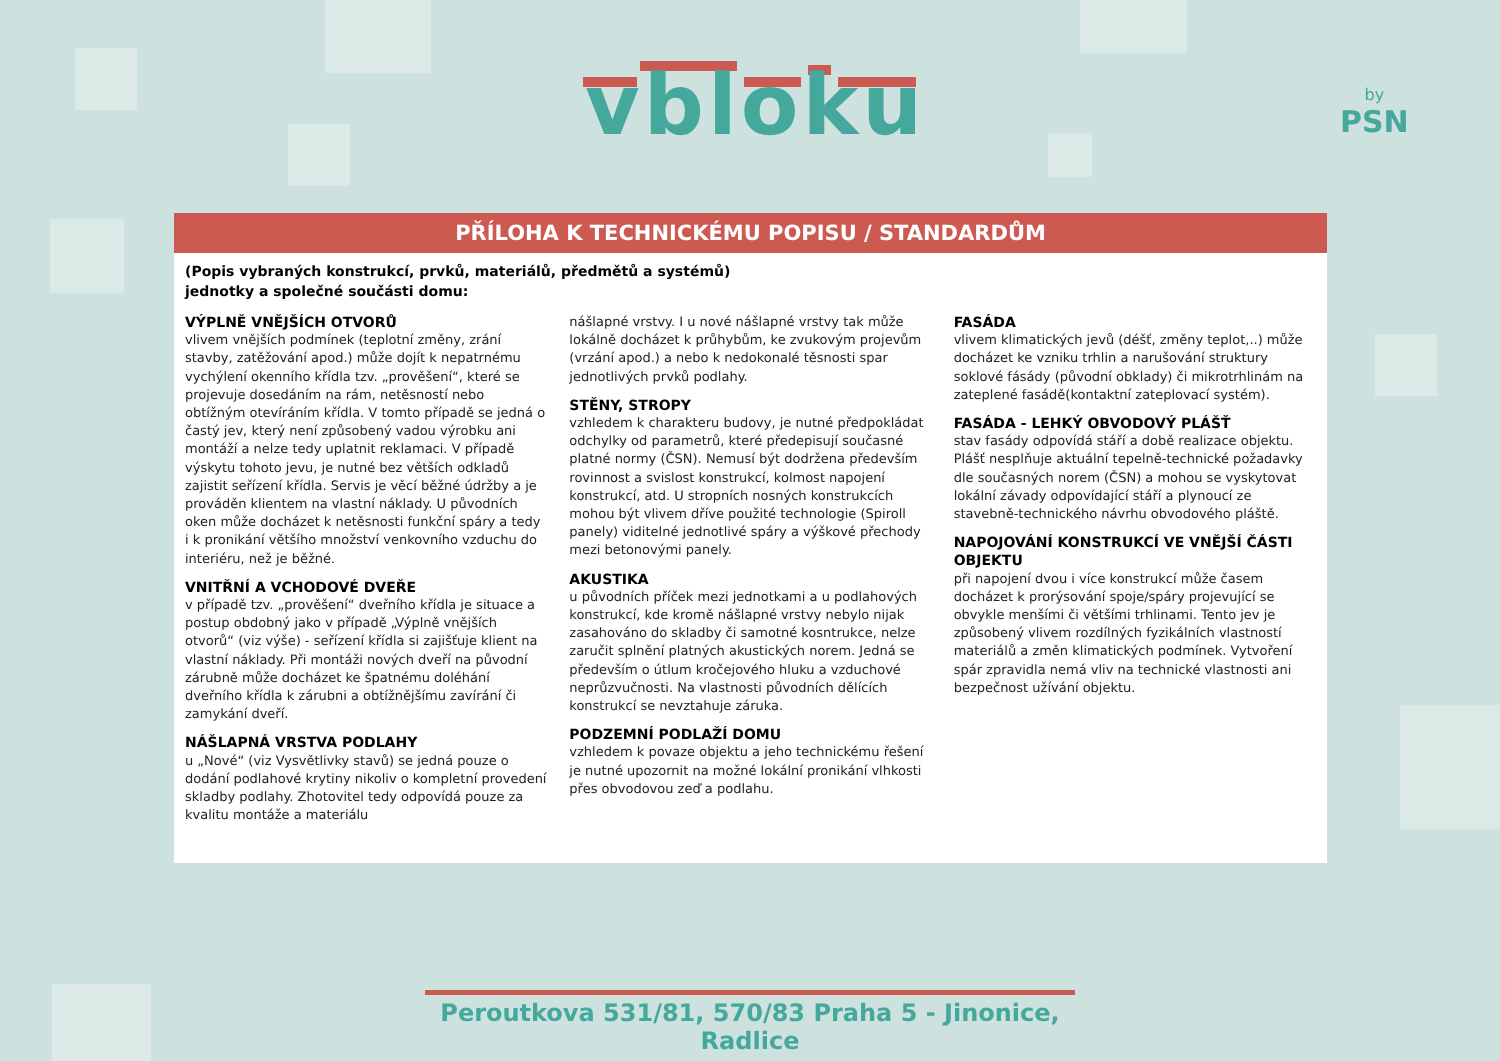vbloku by
PSN
PŘÍLOHA K TECHNICKÉMU POPISU / STANDARDŮM
(Popis vybraných konstrukcí, prvků, materiálů, předmětů a systémů)
jednotky a společné součásti domu:
VÝPLNĚ VNĚJŠÍCH OTVORŮ
vlivem vnějších podmínek (teplotní změny, zrání stavby, zatěžování apod.) může dojít k nepatrnému vychýlení okenního křídla tzv. „prověšení“, které se projevuje dosedáním na rám, netěsností nebo obtížným otevíráním křídla. V tomto případě se jedná o častý jev, který není způsobený vadou výrobku ani montáží a nelze tedy uplatnit reklamaci. V případě výskytu tohoto jevu, je nutné bez větších odkladů zajistit seřízení křídla. Servis je věcí běžné údržby a je prováděn klientem na vlastní náklady. U původních oken může docházet k netěsnosti funkční spáry a tedy i k pronikání většího množství venkovního vzduchu do interiéru, než je běžné.
VNITŘNÍ A VCHODOVÉ DVEŘE
v případě tzv. „prověšení“ dveřního křídla je situace a postup obdobný jako v případě „Výplně vnějších otvorů“ (viz výše) - seřízení křídla si zajišťuje klient na vlastní náklady. Při montáži nových dveří na původní zárubně může docházet ke špatnému doléhání dveřního křídla k zárubni a obtížnějšímu zavírání či zamykání dveří.
NÁŠLAPNÁ VRSTVA PODLAHY
u „Nové“ (viz Vysvětlivky stavů) se jedná pouze o dodání podlahové krytiny nikoliv o kompletní provedení skladby podlahy. Zhotovitel tedy odpovídá pouze za kvalitu montáže a materiálu
nášlapné vrstvy. I u nové nášlapné vrstvy tak může lokálně docházet k průhybům, ke zvukovým projevům (vrzání apod.) a nebo k nedokonalé těsnosti spar jednotlivých prvků podlahy.
STĚNY, STROPY
vzhledem k charakteru budovy, je nutné předpokládat odchylky od parametrů, které předepisují současné platné normy (ČSN). Nemusí být dodržena především rovinnost a svislost konstrukcí, kolmost napojení konstrukcí, atd. U stropních nosných konstrukcích mohou být vlivem dříve použité technologie (Spiroll panely) viditelné jednotlivé spáry a výškové přechody mezi betonovými panely.
AKUSTIKA
u původních příček mezi jednotkami a u podlahových konstrukcí, kde kromě nášlapné vrstvy nebylo nijak zasahováno do skladby či samotné kosntrukce, nelze zaručit splnění platných akustických norem. Jedná se především o útlum kročejového hluku a vzduchové neprůzvučnosti. Na vlastnosti původních dělících konstrukcí se nevztahuje záruka.
PODZEMNÍ PODLAŽÍ DOMU
vzhledem k povaze objektu a jeho technickému řešení je nutné upozornit na možné lokální pronikání vlhkosti přes obvodovou zeď a podlahu.
FASÁDA
vlivem klimatických jevů (déšť, změny teplot,..) může docházet ke vzniku trhlin a narušování struktury soklové fásády (původní obklady) či mikrotrhlinám na zateplené fasádě(kontaktní zateplovací systém).
FASÁDA - LEHKÝ OBVODOVÝ PLÁŠŤ
stav fasády odpovídá stáří a době realizace objektu. Plášť nesplňuje aktuální tepelně-technické požadavky dle současných norem (ČSN) a mohou se vyskytovat lokální závady odpovídající stáří a plynoucí ze stavebně-technického návrhu obvodového pláště.
NAPOJOVÁNÍ KONSTRUKCÍ VE VNĚJŠÍ ČÁSTI OBJEKTU
při napojení dvou i více konstrukcí může časem docházet k prorýsování spoje/spáry projevující se obvykle menšími či většími trhlinami. Tento jev je způsobený vlivem rozdílných fyzikálních vlastností materiálů a změn klimatických podmínek. Vytvoření spár zpravidla nemá vliv na technické vlastnosti ani bezpečnost užívání objektu.
Peroutkova 531/81, 570/83 Praha 5 - Jinonice, Radlice